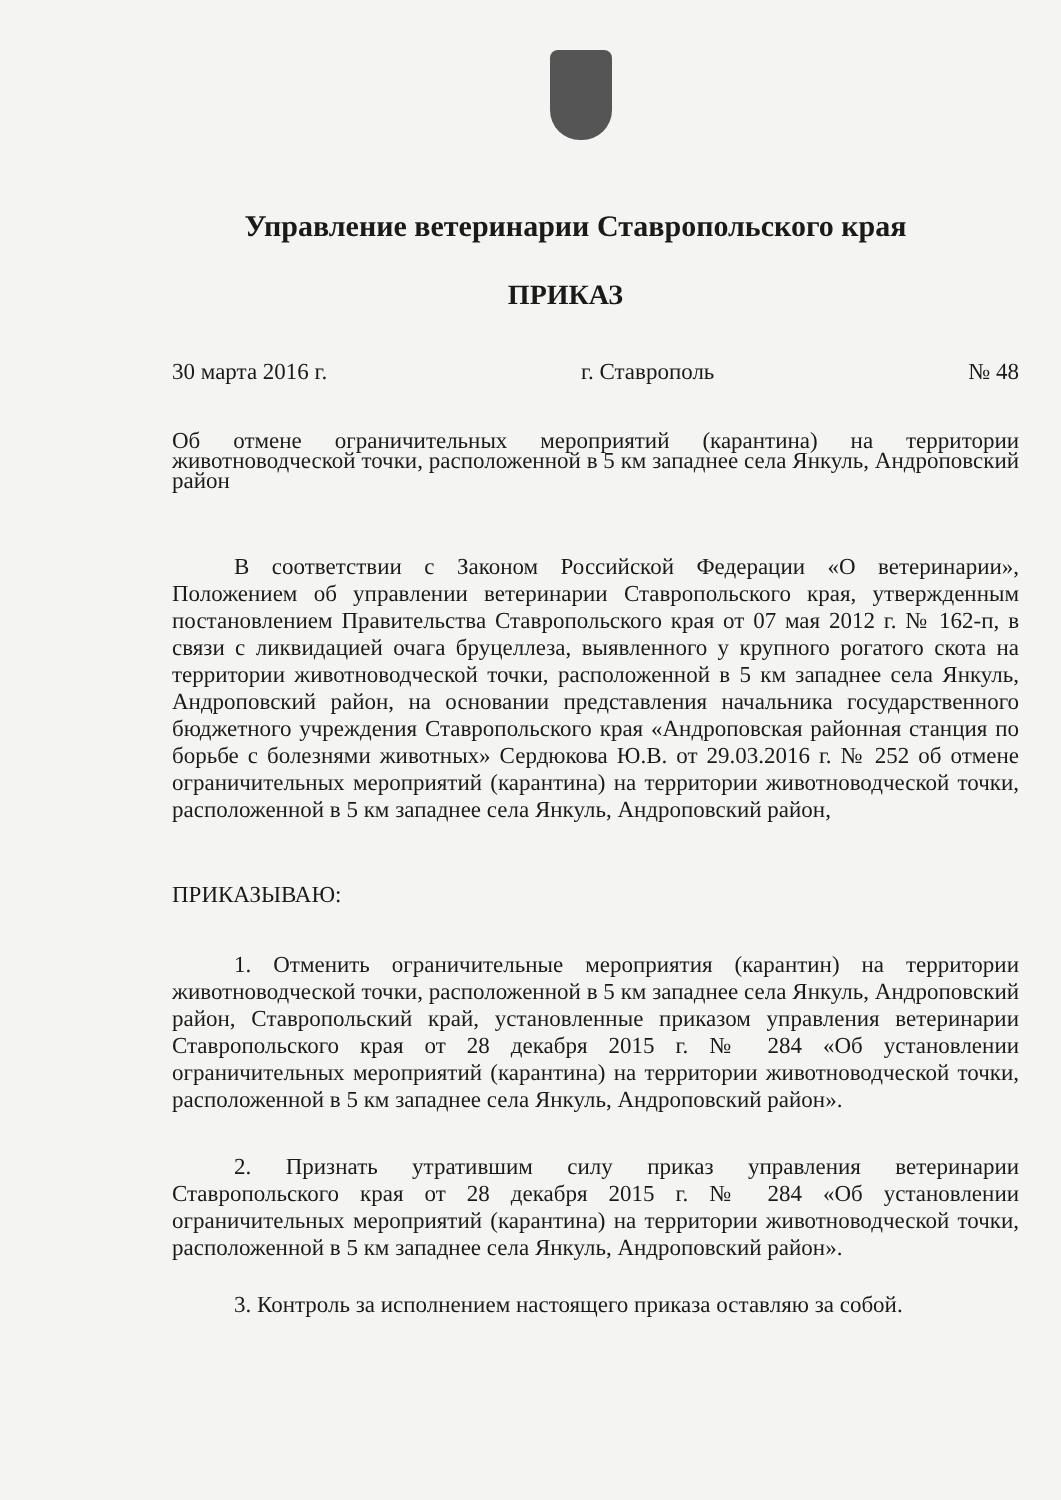Управление ветеринарии Ставропольского края
ПРИКАЗ
30 марта 2016 г. г. Ставрополь № 48
Об отмене ограничительных мероприятий (карантина) на территории животноводческой точки, расположенной в 5 км западнее села Янкуль, Андроповский район
В соответствии с Законом Российской Федерации «О ветеринарии», Положением об управлении ветеринарии Ставропольского края, утвержденным постановлением Правительства Ставропольского края от 07 мая 2012 г. № 162-п, в связи с ликвидацией очага бруцеллеза, выявленного у крупного рогатого скота на территории животноводческой точки, расположенной в 5 км западнее села Янкуль, Андроповский район, на основании представления начальника государственного бюджетного учреждения Ставропольского края «Андроповская районная станция по борьбе с болезнями животных» Сердюкова Ю.В. от 29.03.2016 г. № 252 об отмене ограничительных мероприятий (карантина) на территории животноводческой точки, расположенной в 5 км западнее села Янкуль, Андроповский район,
ПРИКАЗЫВАЮ:
1. Отменить ограничительные мероприятия (карантин) на территории животноводческой точки, расположенной в 5 км западнее села Янкуль, Андроповский район, Ставропольский край, установленные приказом управления ветеринарии Ставропольского края от 28 декабря 2015 г. № 284 «Об установлении ограничительных мероприятий (карантина) на территории животноводческой точки, расположенной в 5 км западнее села Янкуль, Андроповский район».
2. Признать утратившим силу приказ управления ветеринарии Ставропольского края от 28 декабря 2015 г. № 284 «Об установлении ограничительных мероприятий (карантина) на территории животноводческой точки, расположенной в 5 км западнее села Янкуль, Андроповский район».
3. Контроль за исполнением настоящего приказа оставляю за собой.